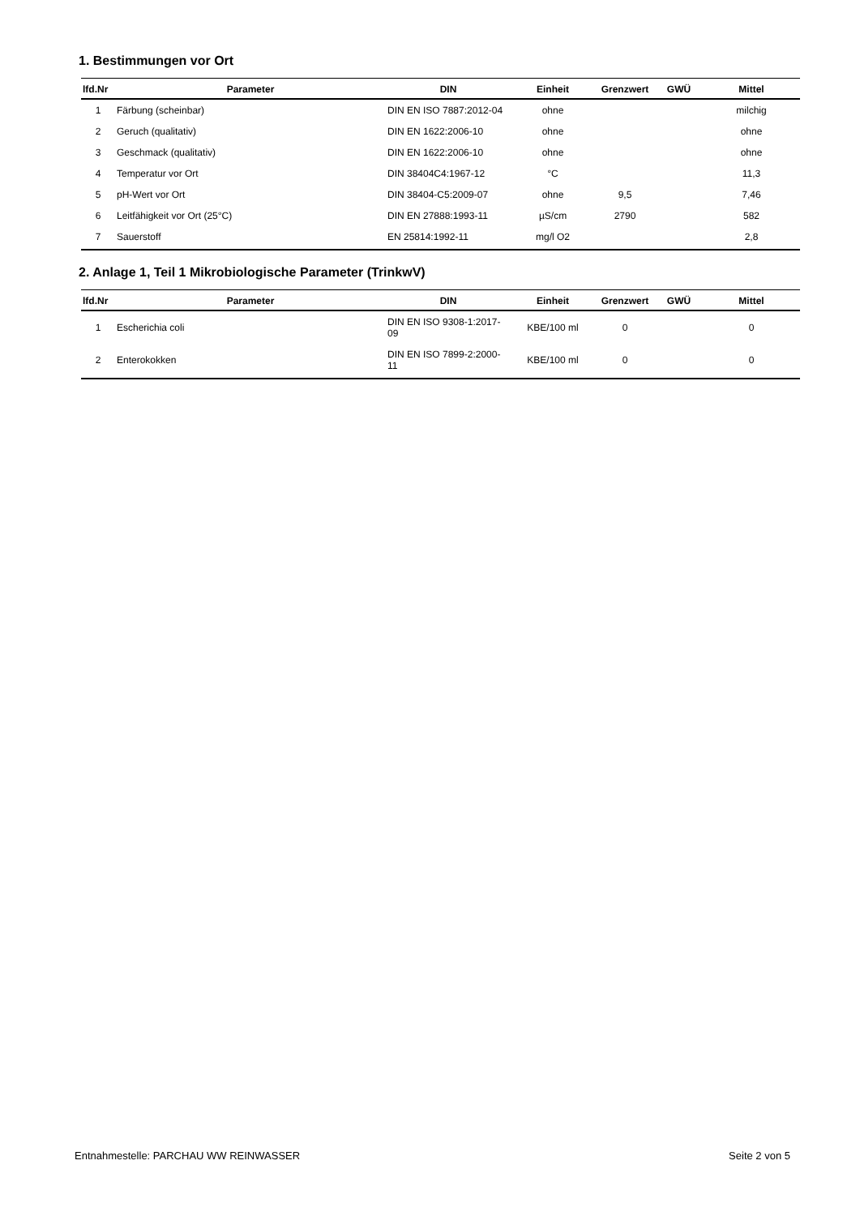1. Bestimmungen vor Ort
| lfd.Nr | Parameter | DIN | Einheit | Grenzwert | GWÜ | Mittel |
| --- | --- | --- | --- | --- | --- | --- |
| 1 | Färbung (scheinbar) | DIN EN ISO 7887:2012-04 | ohne | | | milchig |
| 2 | Geruch (qualitativ) | DIN EN 1622:2006-10 | ohne | | | ohne |
| 3 | Geschmack (qualitativ) | DIN EN 1622:2006-10 | ohne | | | ohne |
| 4 | Temperatur vor Ort | DIN 38404C4:1967-12 | °C | | | 11,3 |
| 5 | pH-Wert vor Ort | DIN 38404-C5:2009-07 | ohne | 9,5 | | 7,46 |
| 6 | Leitfähigkeit vor Ort (25°C) | DIN EN 27888:1993-11 | µS/cm | 2790 | | 582 |
| 7 | Sauerstoff | EN 25814:1992-11 | mg/l O2 | | | 2,8 |
2. Anlage 1, Teil 1 Mikrobiologische Parameter (TrinkwV)
| lfd.Nr | Parameter | DIN | Einheit | Grenzwert | GWÜ | Mittel |
| --- | --- | --- | --- | --- | --- | --- |
| 1 | Escherichia coli | DIN EN ISO 9308-1:2017-09 | KBE/100 ml | 0 | | 0 |
| 2 | Enterokokken | DIN EN ISO 7899-2:2000-11 | KBE/100 ml | 0 | | 0 |
Entnahmestelle: PARCHAU WW REINWASSER Seite 2 von 5